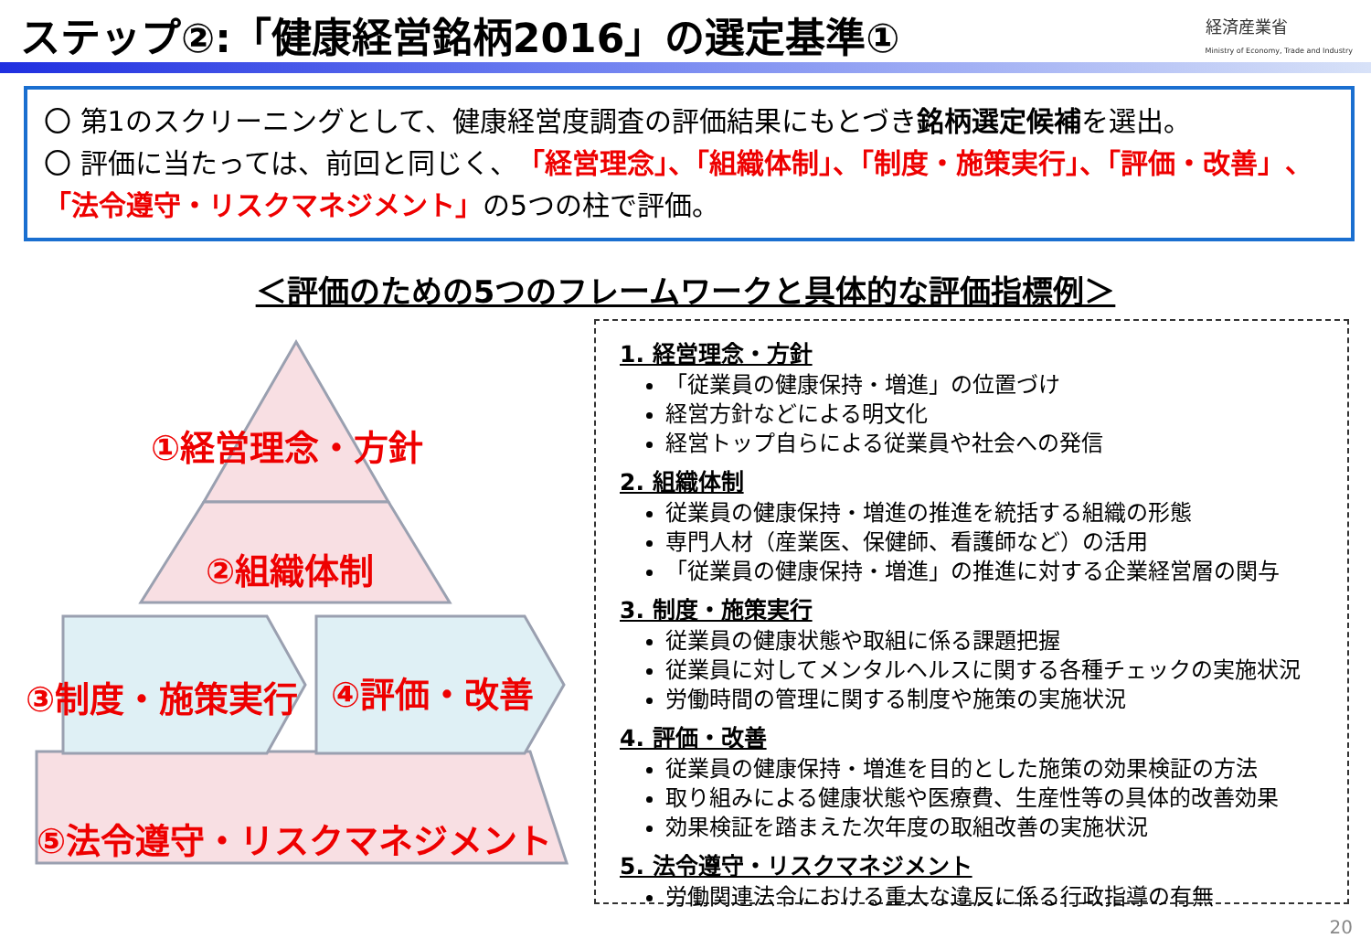ステップ②:「健康経営銘柄2016」の選定基準①
経済産業省
Ministry of Economy, Trade and Industry
〇 第1のスクリーニングとして、健康経営度調査の評価結果にもとづき銘柄選定候補を選出。
〇 評価に当たっては、前回と同じく、「経営理念」、「組織体制」、「制度・施策実行」、「評価・改善」、「法令遵守・リスクマネジメント」の5つの柱で評価。
＜評価のための5つのフレームワークと具体的な評価指標例＞
①経営理念・方針
②組織体制
③制度・施策実行 ④評価・改善
⑤法令遵守・リスクマネジメント
1. 経営理念・方針
「従業員の健康保持・増進」の位置づけ
経営方針などによる明文化
経営トップ自らによる従業員や社会への発信
2. 組織体制
従業員の健康保持・増進の推進を統括する組織の形態
専門人材（産業医、保健師、看護師など）の活用
「従業員の健康保持・増進」の推進に対する企業経営層の関与
3. 制度・施策実行
従業員の健康状態や取組に係る課題把握
従業員に対してメンタルヘルスに関する各種チェックの実施状況
労働時間の管理に関する制度や施策の実施状況
4. 評価・改善
従業員の健康保持・増進を目的とした施策の効果検証の方法
取り組みによる健康状態や医療費、生産性等の具体的改善効果
効果検証を踏まえた次年度の取組改善の実施状況
5. 法令遵守・リスクマネジメント
労働関連法令における重大な違反に係る行政指導の有無
20